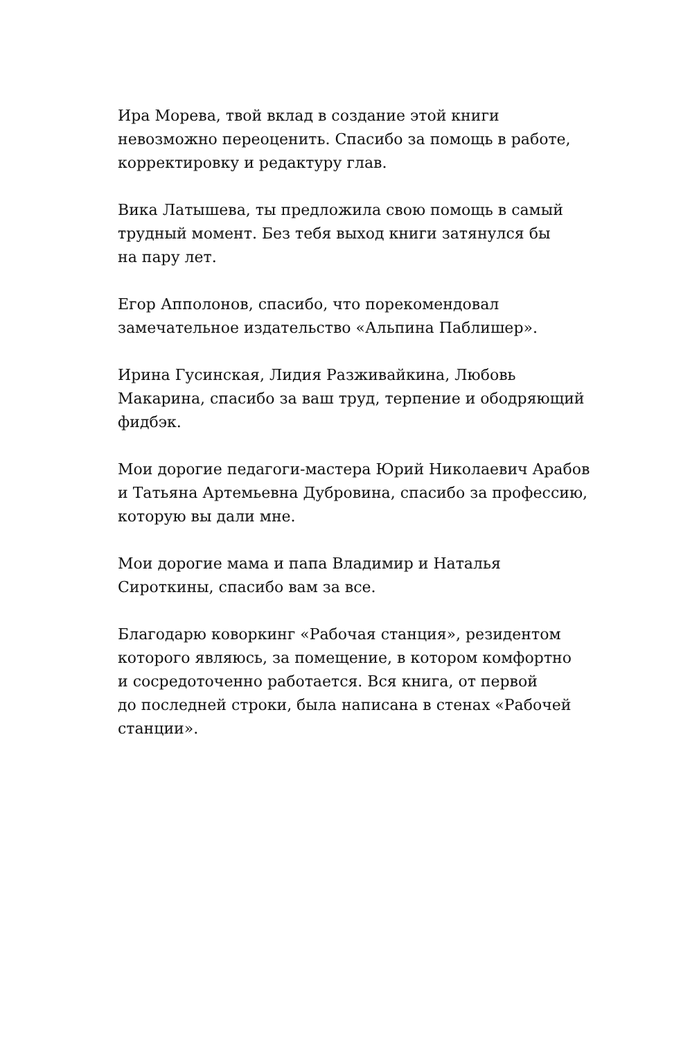Ира Морева, твой вклад в создание этой книги
невозможно переоценить. Спасибо за помощь в работе,
корректировку и редактуру глав.
Вика Латышева, ты предложила свою помощь в самый
трудный момент. Без тебя выход книги затянулся бы
на пару лет.
Егор Апполонов, спасибо, что порекомендовал
замечательное издательство «Альпина Паблишер».
Ирина Гусинская, Лидия Разживайкина, Любовь
Макарина, спасибо за ваш труд, терпение и ободряющий
фидбэк.
Мои дорогие педагоги-мастера Юрий Николаевич Арабов
и Татьяна Артемьевна Дубровина, спасибо за профессию,
которую вы дали мне.
Мои дорогие мама и папа Владимир и Наталья
Сироткины, спасибо вам за все.
Благодарю коворкинг «Рабочая станция», резидентом
которого являюсь, за помещение, в котором комфортно
и сосредоточенно работается. Вся книга, от первой
до последней строки, была написана в стенах «Рабочей
станции».